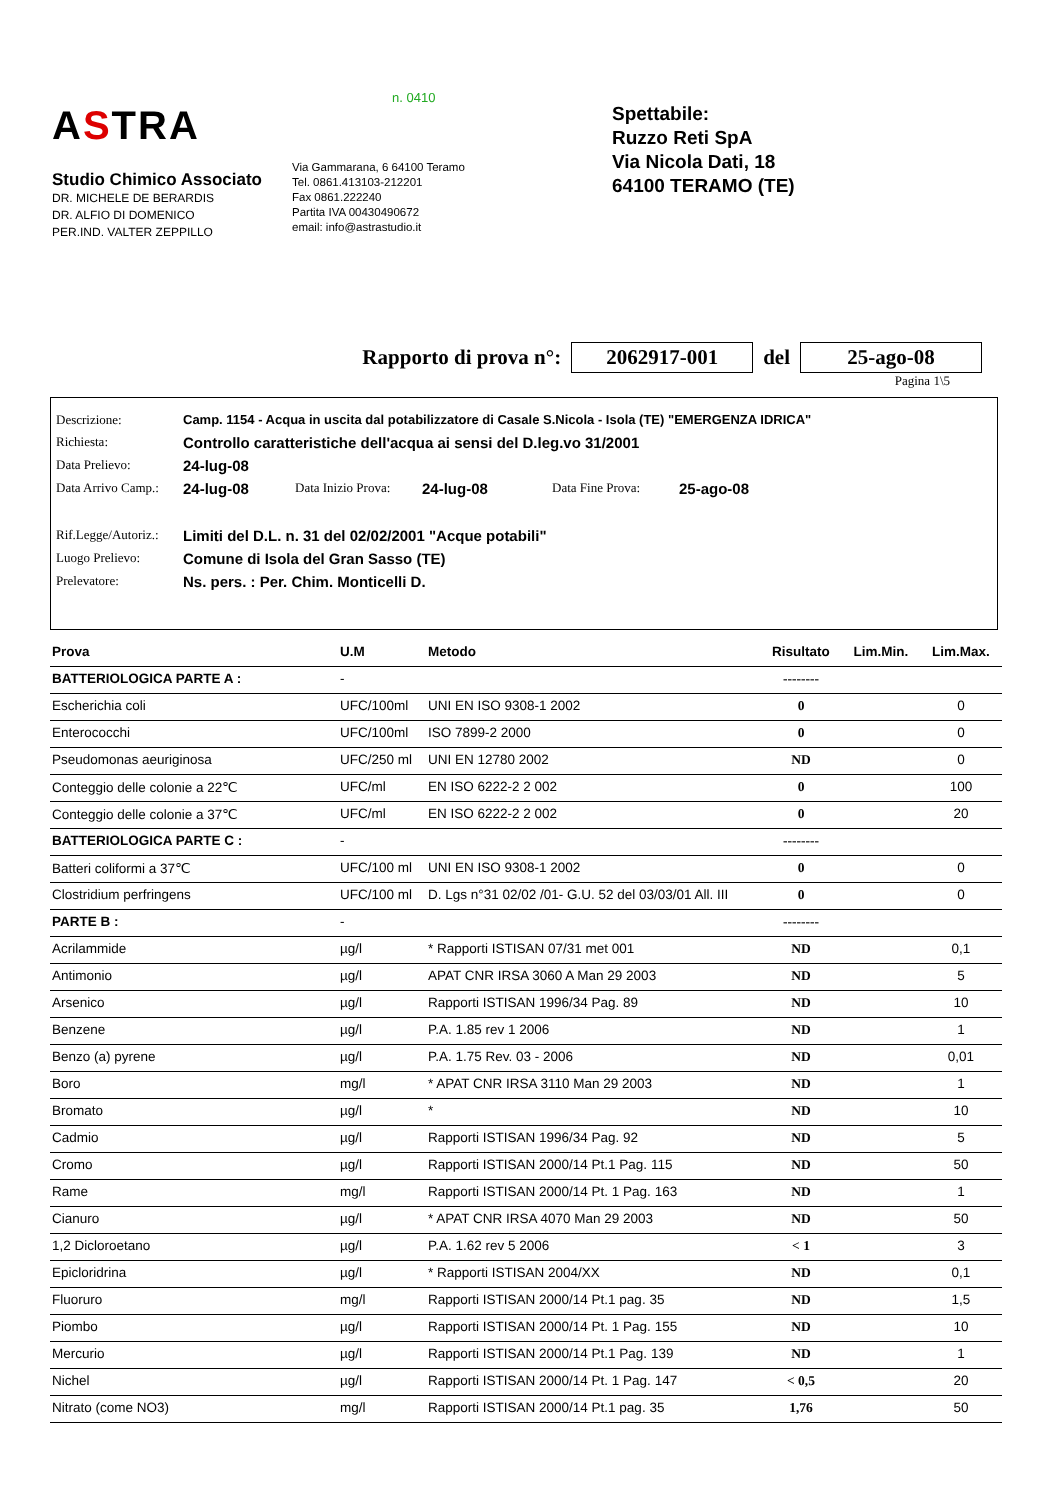ASTRA
Studio Chimico Associato
DR. MICHELE DE BERARDIS
DR. ALFIO DI DOMENICO
PER.IND. VALTER ZEPPILLO
n. 0410
Via Gammarana, 6 64100 Teramo
Tel. 0861.413103-212201
Fax 0861.222240
Partita IVA 00430490672
email: info@astrastudio.it
Spettabile:
Ruzzo Reti SpA
Via Nicola Dati, 18
64100 TERAMO (TE)
Rapporto di prova n°: 2062917-001 del 25-ago-08
Pagina 1\5
Descrizione: Camp. 1154 - Acqua in uscita dal potabilizzatore di Casale S.Nicola - Isola (TE) "EMERGENZA IDRICA"
Richiesta: Controllo caratteristiche dell'acqua ai sensi del D.leg.vo 31/2001
Data Prelievo: 24-lug-08
Data Arrivo Camp.: 24-lug-08 Data Inizio Prova: 24-lug-08 Data Fine Prova: 25-ago-08
Rif.Legge/Autoriz.: Limiti del D.L. n. 31 del 02/02/2001 "Acque potabili"
Luogo Prelievo: Comune di Isola del Gran Sasso (TE)
Prelevatore: Ns. pers. : Per. Chim. Monticelli D.
| Prova | U.M | Metodo | Risultato | Lim.Min. | Lim.Max. |
| --- | --- | --- | --- | --- | --- |
| BATTERIOLOGICA PARTE A : | - | | -------- | | |
| Escherichia coli | UFC/100ml | UNI EN ISO 9308-1 2002 | 0 | | 0 |
| Enterococchi | UFC/100ml | ISO 7899-2 2000 | 0 | | 0 |
| Pseudomonas aeuriginosa | UFC/250 ml | UNI EN 12780 2002 | ND | | 0 |
| Conteggio delle colonie a 22℃ | UFC/ml | EN ISO 6222-2 2 002 | 0 | | 100 |
| Conteggio delle colonie a 37℃ | UFC/ml | EN ISO 6222-2 2 002 | 0 | | 20 |
| BATTERIOLOGICA PARTE C : | - | | -------- | | |
| Batteri coliformi a 37℃ | UFC/100 ml | UNI EN ISO 9308-1 2002 | 0 | | 0 |
| Clostridium perfringens | UFC/100 ml | D. Lgs n°31 02/02 /01- G.U. 52 del 03/03/01 All. III | 0 | | 0 |
| PARTE B : | - | | -------- | | |
| Acrilammide | µg/l | * Rapporti ISTISAN 07/31 met 001 | ND | | 0,1 |
| Antimonio | µg/l | APAT CNR IRSA 3060 A Man 29 2003 | ND | | 5 |
| Arsenico | µg/l | Rapporti ISTISAN 1996/34 Pag. 89 | ND | | 10 |
| Benzene | µg/l | P.A. 1.85 rev 1 2006 | ND | | 1 |
| Benzo (a) pyrene | µg/l | P.A. 1.75 Rev. 03 - 2006 | ND | | 0,01 |
| Boro | mg/l | * APAT CNR IRSA 3110 Man 29 2003 | ND | | 1 |
| Bromato | µg/l | * | ND | | 10 |
| Cadmio | µg/l | Rapporti ISTISAN 1996/34 Pag. 92 | ND | | 5 |
| Cromo | µg/l | Rapporti ISTISAN 2000/14 Pt.1 Pag. 115 | ND | | 50 |
| Rame | mg/l | Rapporti ISTISAN 2000/14 Pt. 1 Pag. 163 | ND | | 1 |
| Cianuro | µg/l | * APAT CNR IRSA 4070 Man 29 2003 | ND | | 50 |
| 1,2 Dicloroetano | µg/l | P.A. 1.62 rev 5 2006 | < 1 | | 3 |
| Epicloridrina | µg/l | * Rapporti ISTISAN 2004/XX | ND | | 0,1 |
| Fluoruro | mg/l | Rapporti ISTISAN 2000/14 Pt.1 pag. 35 | ND | | 1,5 |
| Piombo | µg/l | Rapporti ISTISAN 2000/14 Pt. 1 Pag. 155 | ND | | 10 |
| Mercurio | µg/l | Rapporti ISTISAN 2000/14 Pt.1 Pag. 139 | ND | | 1 |
| Nichel | µg/l | Rapporti ISTISAN 2000/14 Pt. 1 Pag. 147 | < 0,5 | | 20 |
| Nitrato (come NO3) | mg/l | Rapporti ISTISAN 2000/14 Pt.1 pag. 35 | 1,76 | | 50 |